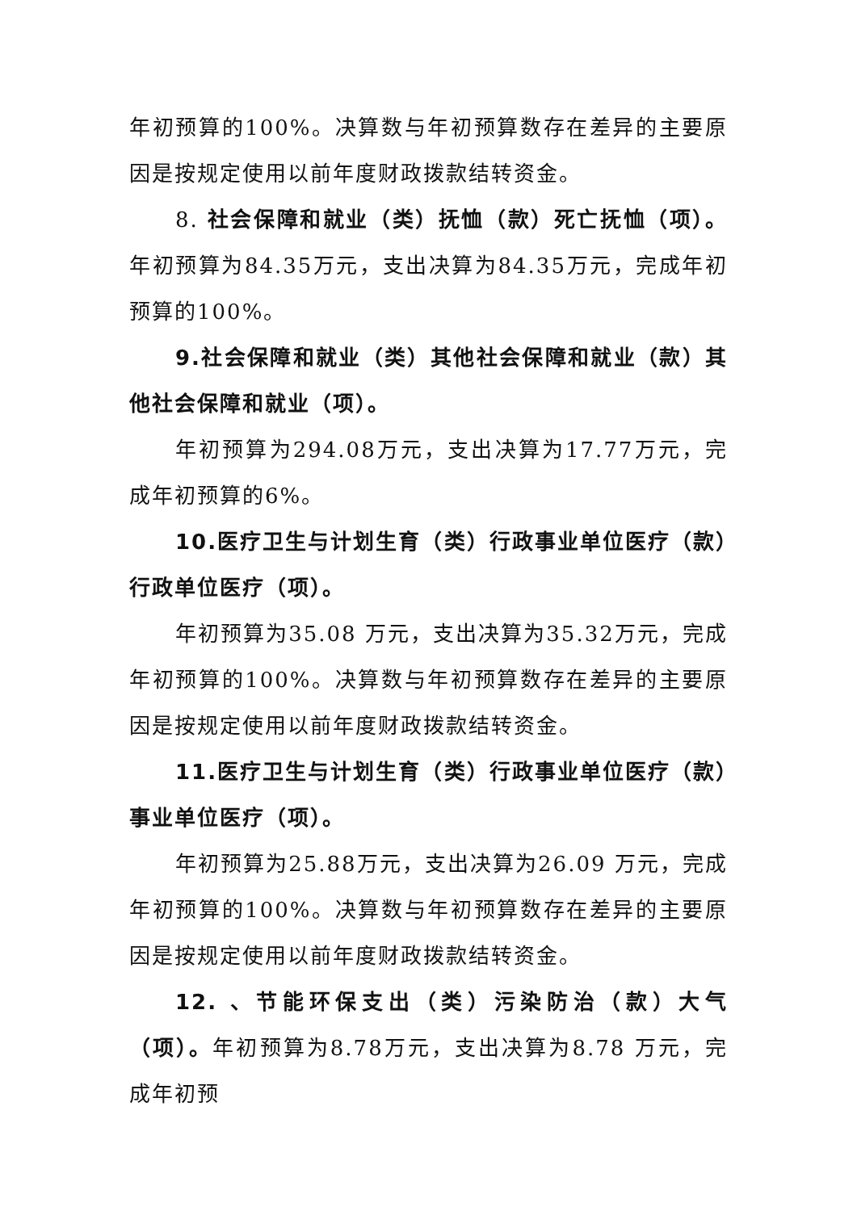年初预算的100%。决算数与年初预算数存在差异的主要原因是按规定使用以前年度财政拨款结转资金。
8. 社会保障和就业（类）抚恤（款）死亡抚恤（项）。年初预算为84.35万元，支出决算为84.35万元，完成年初预算的100%。
9.社会保障和就业（类）其他社会保障和就业（款）其他社会保障和就业（项）。
年初预算为294.08万元，支出决算为17.77万元，完成年初预算的6%。
10.医疗卫生与计划生育（类）行政事业单位医疗（款）行政单位医疗（项）。
年初预算为35.08 万元，支出决算为35.32万元，完成年初预算的100%。决算数与年初预算数存在差异的主要原因是按规定使用以前年度财政拨款结转资金。
11.医疗卫生与计划生育（类）行政事业单位医疗（款）事业单位医疗（项）。
年初预算为25.88万元，支出决算为26.09 万元，完成年初预算的100%。决算数与年初预算数存在差异的主要原因是按规定使用以前年度财政拨款结转资金。
12. 、节能环保支出（类）污染防治（款）大气（项）。年初预算为8.78万元，支出决算为8.78 万元，完成年初预